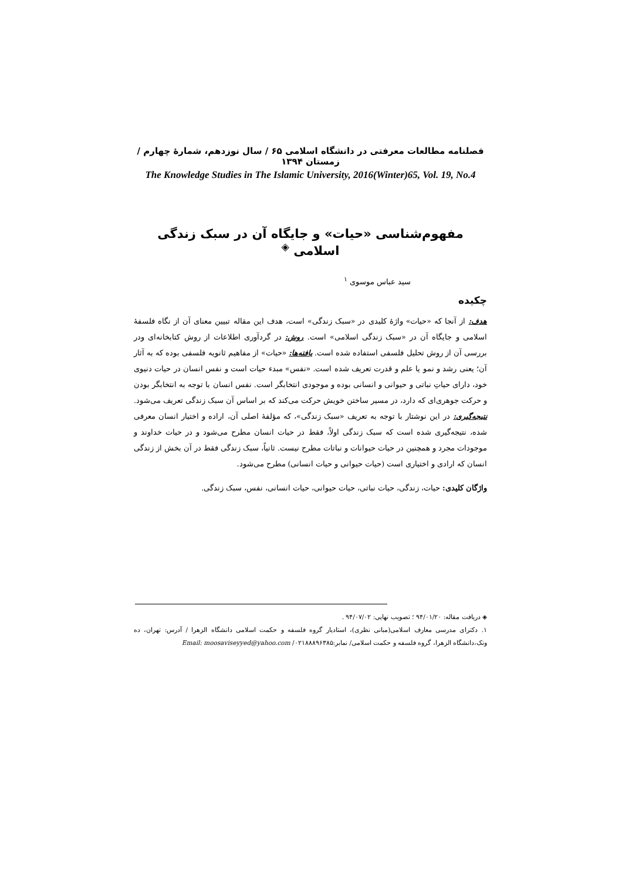فصلنامه مطالعات معرفتی در دانشگاه اسلامی ۶۵ / سال نوزدهم، شمارهٔ چهارم / زمستان ۱۳۹۴
The Knowledge Studies in The Islamic University, 2016(Winter)65, Vol. 19, No.4
مفهوم‌شناسی «حیات» و جایگاه آن در سبک زندگی اسلامی <sup>◈</sup>
سید عباس موسوی <sup>۱</sup>
چکیده
هدف: از آنجا که «حیات» واژهٔ کلیدی در «سبک زندگی» است، هدف این مقاله تبیین معنای آن از نگاه فلسفهٔ اسلامی و جایگاه آن در «سبک زندگی اسلامی» است. روش: در گردآوری اطلاعات از روش کتابخانه‌ای ودر بررسی آن از روش تحلیل فلسفی استفاده شده است. یافته‌ها: «حیات» از مفاهیم ثانویه فلسفی بوده که به آثار آن؛ یعنی رشد و نمو یا علم و قدرت تعریف شده است. «نفس» مبدء حیات است و نفس انسان در حیات دنیوی خود، دارای حیاتِ نباتی و حیوانی و انسانی بوده و موجودی انتخابگر است. نفس انسان با توجه به انتخابگر بودن و حرکت جوهری‌ای که دارد، در مسیر ساختن خویش حرکت می‌کند که بر اساس آن سبک زندگی تعریف می‌شود. نتیجه‌گیری: در این نوشتار با توجه به تعریف «سبک زندگی»، که مؤلفهٔ اصلی آن، اراده و اختیار انسان معرفی شده، نتیجه‌گیری شده است که سبک زندگی اولاً، فقط در حیات انسان مطرح می‌شود و در حیات خداوند و موجودات مجرد و همچنین در حیات حیوانات و نباتات مطرح نیست. ثانیاً، سبک زندگی فقط در آن بخش از زندگی انسان که ارادی و اختیاری است (حیات حیوانی و حیات انسانی) مطرح می‌شود.
واژگان کلیدی: حیات، زندگی، حیات نباتی، حیات حیوانی، حیات انسانی، نفس، سبک زندگی.
◈ دریافت مقاله: ۹۴/۰۱/۲۰ ؛ تصویب نهایی: ۹۴/۰۷/۰۲ .
۱. دکترای مدرسی معارف اسلامی(مبانی نظری)، استادیار گروه فلسفه و حکمت اسلامی دانشگاه الزهرا / آدرس: تهران، ده ونک،دانشگاه الزهرا، گروه فلسفه و حکمت اسلامی/ نمابر:۰۲۱۸۸۸۹۶۳۸۵/ Email: moosaviseyyed@yahoo.com